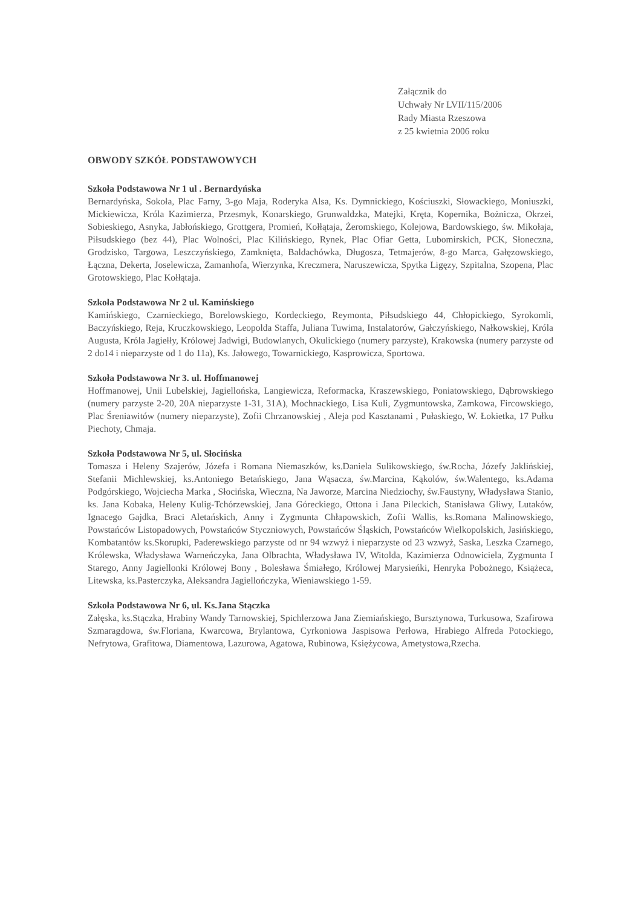Załącznik do
Uchwały Nr LVII/115/2006
Rady Miasta Rzeszowa
z 25 kwietnia 2006 roku
OBWODY SZKÓŁ PODSTAWOWYCH
Szkoła Podstawowa Nr 1 ul . Bernardyńska
Bernardyńska, Sokoła, Plac Farny, 3-go Maja, Roderyka Alsa, Ks. Dymnickiego, Kościuszki, Słowackiego, Moniuszki, Mickiewicza, Króla Kazimierza, Przesmyk, Konarskiego, Grunwaldzka, Matejki, Kręta, Kopernika, Bożnicza, Okrzei, Sobieskiego, Asnyka, Jabłońskiego, Grottgera, Promień, Kołłątaja, Żeromskiego, Kolejowa, Bardowskiego, św. Mikołaja, Piłsudskiego (bez 44), Plac Wolności, Plac Kilińskiego, Rynek, Plac Ofiar Getta, Lubomirskich, PCK, Słoneczna, Grodzisko, Targowa, Leszczyńskiego, Zamknięta, Baldachówka, Długosza, Tetmajerów, 8-go Marca, Gałęzowskiego, Łączna, Dekerta, Joselewicza, Zamanhofa, Wierzynka, Kreczmera, Naruszewicza, Spytka Ligęzy, Szpitalna, Szopena, Plac Grotowskiego, Plac Kołłątaja.
Szkoła Podstawowa Nr 2 ul. Kamińskiego
Kamińskiego, Czarnieckiego, Borelowskiego, Kordeckiego, Reymonta, Piłsudskiego 44, Chłopickiego, Syrokomli, Baczyńskiego, Reja, Kruczkowskiego, Leopolda Staffa, Juliana Tuwima, Instalatorów, Gałczyńskiego, Nałkowskiej, Króla Augusta, Króla Jagiełły, Królowej Jadwigi, Budowlanych, Okulickiego (numery parzyste), Krakowska (numery parzyste od 2 do14 i nieparzyste od 1 do 11a), Ks. Jałowego, Towarnickiego, Kasprowicza, Sportowa.
Szkoła Podstawowa Nr 3. ul. Hoffmanowej
Hoffmanowej, Unii Lubelskiej, Jagiellońska, Langiewicza, Reformacka, Kraszewskiego, Poniatowskiego, Dąbrowskiego (numery parzyste 2-20, 20A nieparzyste 1-31, 31A), Mochnackiego, Lisa Kuli, Zygmuntowska, Zamkowa, Fircowskiego, Plac Śreniawitów (numery nieparzyste), Zofii Chrzanowskiej , Aleja pod Kasztanami , Pułaskiego, W. Łokietka, 17 Pułku Piechoty, Chmaja.
Szkoła Podstawowa Nr 5, ul. Słocińska
Tomasza i Heleny Szajerów, Józefa i Romana Niemaszków, ks.Daniela Sulikowskiego, św.Rocha, Józefy Jaklińskiej, Stefanii Michlewskiej, ks.Antoniego Betańskiego, Jana Wąsacza, św.Marcina, Kąkolów, św.Walentego, ks.Adama Podgórskiego, Wojciecha Marka , Słocińska, Wieczna, Na Jaworze, Marcina Niedziochy, św.Faustyny, Władysława Stanio, ks. Jana Kobaka, Heleny Kulig-Tchórzewskiej, Jana Góreckiego, Ottona i Jana Pileckich, Stanisława Gliwy, Lutaków, Ignacego Gajdka, Braci Aletańskich, Anny i Zygmunta Chłapowskich, Zofii Wallis, ks.Romana Malinowskiego, Powstańców Listopadowych, Powstańców Styczniowych, Powstańców Śląskich, Powstańców Wielkopolskich, Jasińskiego, Kombatantów ks.Skorupki, Paderewskiego parzyste od nr 94 wzwyż i nieparzyste od 23 wzwyż, Saska, Leszka Czarnego, Królewska, Władysława Warneńczyka, Jana Olbrachta, Władysława IV, Witolda, Kazimierza Odnowiciela, Zygmunta I Starego, Anny Jagiellonki Królowej Bony , Bolesława Śmiałego, Królowej Marysieńki, Henryka Pobożnego, Książeca, Litewska, ks.Pasterczyka, Aleksandra Jagiellończyka, Wieniawskiego 1-59.
Szkoła Podstawowa Nr 6, ul. Ks.Jana Stączka
Załęska, ks.Stączka, Hrabiny Wandy Tarnowskiej, Spichlerzowa Jana Ziemiańskiego, Bursztynowa, Turkusowa, Szafirowa Szmaragdowa, św.Floriana, Kwarcowa, Brylantowa, Cyrkoniowa Jaspisowa Perłowa, Hrabiego Alfreda Potockiego, Nefrytowa, Grafitowa, Diamentowa, Lazurowa, Agatowa, Rubinowa, Księżycowa, Ametystowa,Rzecha.